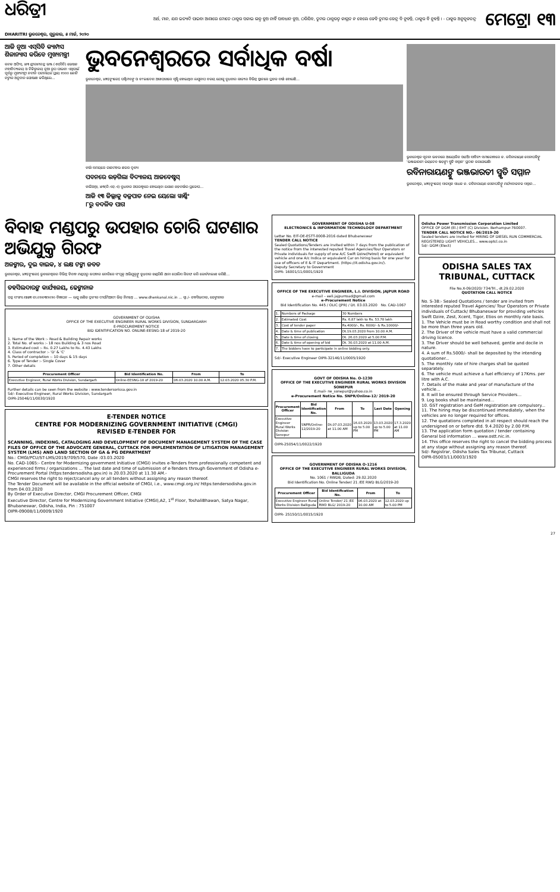ଧରିତ୍ରୀ
DHARITRI ଭୁବନେଶ୍ୱର, ଗୁରୁବାର, ୫ ମାର୍ଚ୍ଚ, ୨୦୨୦
ଅର୍ଥ, ମାନ, ଯଶ ଇତ୍ୟାଦି ପାଇବା ଆଶାରେ ମୋତେ ଠାକୁର ସଜାଇ ଭକ୍ତ ହୁଅ ନାହିଁ ସାବଧାନ ହୁଅ, ଠକିଯିବ, ତୁମର ଠାକୁରତ୍ୱ ଜାଗ୍ରତ ନ ହେଲେ କେହି ତୁମର କେନ୍ଦ୍ର ବି ନୁହନ୍ତି, ଠାକୁର ବି ନୁହନ୍ତି । - ଠାକୁର ଅନୁକୂଳଚନ୍ଦ୍ର
ମେଟ୍ରୋ ୧୩
ଆଜି ନୂଆ ଏସ୍‌ସିବି କ୍ୟାମ୍ପସ ଶିଳାନ୍ୟାସ କରିବେ ମୁଖ୍ୟମନ୍ତ୍ରୀ
କଟକ ଅଫିସ୍, ୪।୩ ଶ୍ରୀରାମଚନ୍ଦ୍ର ଭଞ୍ଜ (ଏସ୍‌ସିବି) ଭେଷଜ ମହାବିଦ୍ୟାଳୟ ଓ ଚିକିତ୍ସାଳୟ ନୂଆ ରୂପ ପାଇବ। ଏଥିପାଇଁ ପୂର୍ବରୁ ମୁଖ୍ୟମନ୍ତ୍ରୀ ନବୀନ ପଟ୍ଟନାୟକ ପ୍ରାୟ ୧୦୦୦ କୋଟି ଟଙ୍କାର ଅନୁଦାନ ଘୋଷଣା କରିଥିଲେ...
ଭୁବନେଶ୍ୱରରେ ସର୍ବାଧିକ ବର୍ଷା
ଭୁବନେଶ୍ୱର, ୪।୩(ବ୍ୟୁରୋ) ପଶ୍ଚିମବଙ୍ଗ ଓ ବାଂଲାଦେଶ ଆଖପାଖରେ ସୃଷ୍ଟି ହୋଇଥିବା ଲଘୁଚାପ ବଳୟ ଯୋଗୁ ବୁଧବାର ରାଜ୍ୟର ବିଭିନ୍ନ ସ୍ଥାନରେ ପ୍ରବଳ ବର୍ଷା ହୋଇଛି...
ବର୍ଷା ସମୟରେ ରାଜମହଲ ଛକର ଦୃଶ୍ୟ।
ପବନରେ ଉଡ଼ିଗଲା ବିଦ୍ୟାଳୟ ଆଜବେଷ୍ଟସ୍
ବାଲିଅନ୍ତା, ୪।୩(ଡି.ଏନ୍.ଏ) ବୁଧବାର ଅପରାହ୍ନରେ ହୋଇଥିବା ଲଗାଣ ଝଡ଼ବର୍ଷାର ପ୍ରକୋପ...
ଆଜି ୧୩ ଜିଲ୍ଲାକୁ ବଜ୍ରପାତ ନେଇ ୟେଲୋ ୱାର୍ଣ୍ଣିଂ
୮ରୁ ବଦଳିବ ପାଗ
ଭୁବନେଶ୍ୱର ସୂଚନା ଭବନରେ ଆୟୋଜିତ ଓଡ଼ିଆ ସାହିତ୍ୟ ସମାରୋହରେ ଡ. ରବିନାରାୟଣ ସେନାପତିଙ୍କୁ 'ଭଞ୍ଜଭାରତୀ ଜୟଦେବ ଷଡ଼ଙ୍ଗୀ ସ୍ମୃତି ସମ୍ମାନ' ପ୍ରଦାନ କରାଯାଇଛି।
ରବିନାରାୟଣଙ୍କୁ ଭଞ୍ଜଭାରତୀ ସ୍ମୃତି ସମ୍ମାନ
ଭୁବନେଶ୍ୱର, ୪।୩(ବ୍ୟୁରୋ) ସାରସ୍ୱତ ସାଧକ ଡ. ରବିନାରାୟଣ ସେନାପତିଙ୍କୁ ମର୍ଯ୍ୟାଦାଜନକ ସମ୍ମାନ...
ବିବାହ ମଣ୍ଡପରୁ ଉପହାର ଚୋରି ଘଟଣାର ଅଭିଯୁକ୍ତ ଗିରଫ
ଅଳଙ୍କାର, ଦୁଇ ବାଇକ, ୪ ଲକ୍ଷ ଟଙ୍କା ଜବତ
ଭୁବନେଶ୍ୱର, ୪।୩(ବ୍ୟୁରୋ) ଭୁବନେଶ୍ୱରର ବିଭିନ୍ନ ବିବାହ ମଣ୍ଡପରୁ ଉପହାର ଚୋରିରେ ସଂପୃକ୍ତ ଅଭିଯୁକ୍ତଙ୍କୁ ବୁଧବାର ଖଣ୍ଡଗିରି ଥାନା ପୋଲିସ ଗିରଫ କରି କୋର୍ଟଚାଲାଣ କରିଛି...
ତହସିଲଦାରଙ୍କ କାର୍ଯ୍ୟାଳୟ, ଢେଙ୍କାନାଳ
ପତ୍ର ସଂଖ୍ୟା.୧୫୫୩ ତା.୦୨।୦୩।୨୦୨୦ ବିଜ୍ଞାପନ — ଲଘୁ ଖଣିଜ ଦ୍ରବ୍ୟର ଦୀର୍ଘମିଆଦୀ ଲିଜ୍ ନିମନ୍ତେ ... www.dhenkanal.nic.in ... ସ୍ୱା./- ତହସିଲଦାର, ଢେଙ୍କାନାଳ
GOVERNMENT OF ODISHA
OFFICE OF THE EXECUTIVE ENGINEER RURAL WORKS DIVISION, SUNDARGARH
E-PROCUREMENT NOTICE
BID IDENTIFICATION NO. ONLINE-EESNG-18 of 2019-20
1. Name of the Work :- Road & Building Repair works
2. Total No. of works :- 18 nos Building & 3 nos Road
3. Estimated cost :- Rs. 0.27 Lakhs to Rs. 4.43 Lakhs
4. Class of contractor :- 'D' & 'C'
5. Period of completion :- 10 days & 15 days
6. Type of Tender :- Single Cover
7. Other details
| Procurement Officer | Bid Identification No. | From | To |
| --- | --- | --- | --- |
| Executive Engineer, Rural Works Division, Sundargarh | Online-EESNG-18 of 2019-20 | 06.03.2020 10.00 A.M. | 12.03.2020 05.30 P.M. |
Further details can be seen from the website : www.tendersorissa.gov.in
Sd/- Executive Engineer, Rural Works Division, Sundargarh
OIPR-25046/11/0030/1920
E-TENDER NOTICE
CENTRE FOR MODERNIZING GOVERNMENT INITIATIVE (CMGI)
REVISED E-TENDER FOR
SCANNING, INDEXING, CATALOGING AND DEVELOPMENT OF DOCUMENT MANAGEMENT SYSTEM OF THE CASE FILES OF OFFICE OF THE ADVOCATE GENERAL, CUTTACK FOR IMPLEMENTATION OF LITIGATION MANAGEMENT SYSTEM (LMS) AND LAND SECTION OF GA & PG DEPARTMENT
No.: CMGI/PCU/ST-LMS/2019/709/570, Date :03.03.2020
No. CAD-1065:- Centre for Modernizing government Initiative (CMGI) invites e-Tenders from professionally competent and experienced firms / organizations ... The last date and time of submission of e-Tenders through Government of Odisha e-Procurement Portal (https:tendersodisha.gov.in) is 20.03.2020 at 11.30 AM.-
CMGI reserves the right to reject/cancel any or all tenders without assigning any reason thereof.
The Tender Document will be available in the official website of CMGI, i.e., www.cmgi.org.in/ https:tendersodisha.gov.in from 04.03.2020
By Order of Executive Director, CMGI Procurement Officer, CMGI
Executive Director, Centre for Modernizing Government Initiative (CMGI),A2, 1<sup>st</sup> Floor, ToshaliBhawan, Satya Nagar, Bhubaneswar, Odisha, India, Pin : 751007
OIPR-09008/11/0009/1920
GOVERNMENT OF ODISHA U-08
ELECTRONICS & INFORMATION TECHNOLOGY DEPARTMENT
Letter No. EIT-OE-ESTT-0008-2016 dated Bhubaneswar
TENDER CALL NOTICE
Sealed Quotations/Tenders are invited within 7 days from the publication of the notice from the interested reputed Travel Agencies/Tour Operators or Private individuals for supply of one A/C Swift Dzire(Petrol) or equivalent vehicle and one A/c Indica or equivalent Car on hiring basis for one year for use of officers of E & IT Department. (https://it.odisha.gov.in/).
Deputy Secretary to Government
OIPR- 16001/11/0001/1920
OFFICE OF THE EXECUTIVE ENGINEER, L.I. DIVISION, JAJPUR ROAD
e-mail – eeli.jajpurroad@gmail.com
e-Procurement Notice
Bid Identification No. 445 / OLIC (JPR) / Dt. 03.03.2020 No. CAD-1067
| 1. | Numbers of Package | 30 Numbers |
| 2. | Estimated Cost | Rs. 6.87 lakh to Rs. 53.78 lakh |
| 3. | Cost of tender paper | Rs.4000/-, Rs. 6000/- & Rs.10000/- |
| 4. | Date & time of publication | Dt.19.03.2020 from 10.00 A.M. |
| 5. | Date & time of closing | Dt. 26.03.2020 at 5.00 P.M. |
| 6. | Date & time of opening of bid | Dt. 30.03.2020 at 11.00 A.M. |
| 7. | The bidders have to participate in online bidding only. | |
Sd/- Executive Engineer OIPR-32146/11/0005/1920
GOVT OF ODISHA No. O-1230
OFFICE OF THE EXECUTIVE ENGINEER RURAL WORKS DIVISION SONEPUR
E.mail- rw_sonepur@yahoo.co.in
e-Procurement Notice No. SNPR/Online-12/ 2019-20
| Procurement Officer | Bid Identification No. | From | To | Last Date | Opening |
| --- | --- | --- | --- | --- | --- |
| Executive Engineer Rural Works Division Sonepur | SNPR/Online-12/2019-20 | Dt.07.03.2020 at 11.00 AM | 16.03.2020 up to 5.00 PM | 13.03.2020 up to 5.00 PM | 17.3.2020 at 11.00 AM |
OIPR-25054/11/0022/1920
GOVERNMENT OF ODISHA O-1216
OFFICE OF THE EXECUTIVE ENGINEER RURAL WORKS DIVISION, BALLIGUDA
No. 1061 / RWDB, Dated: 29.02.2020
Bid Identification No. Online Tender/ 21 /EE RWD BLG/2019-20
| Procurement Officer | Bid Identification No. | From | To |
| --- | --- | --- | --- |
| Executive Engineer Rural Works Division Balliguda | Online Tender/ 21 /EE RWD BLG/ 2019-20 | 06.03.2020 at 10.00 AM | 12.03.2020 up to 5.00 PM |
OIPR- 25150/11/0015/1920
Odisha Power Transmission Corporation Limited
OFFICE OF DGM (El.) EHT (C) Division. Berhampur-760007.
TENDER CALL NOTICE NO.- 06/2019-20
Sealed tenders are invited for HIRING OF DIESEL RUN COMMERCIAL REGISTERED LIGHT VEHICLES... www.optcl.co.in
Sd/- DGM (Elect)
ODISHA SALES TAX TRIBUNAL, CUTTACK
File No.X-09/2020/ 734/Trl., dt.29.02.2020
QUOTATION CALL NOTICE
No. S-38:- Sealed Quotations / tender are invited from interested reputed Travel Agencies/ Tour Operators or Private individuals of Cuttack/ Bhubaneswar for providing vehicles Swift Dzire, Zest, Xcent, Tigor, Etios on monthly rate basis.
1. The Vehicle must be in Road worthy condition and shall not be more than three years old.
2. The Driver of the vehicle must have a valid commercial driving licence.
3. The Driver should be well behaved, gentle and docile in nature.
4. A sum of Rs.5000/- shall be deposited by the intending quotationer...
5. The monthly rate of hire charges shall be quoted separately.
6. The vehicle must achieve a fuel efficiency of 17Kms. per litre with A.C.
7. Details of the make and year of manufacture of the vehicle...
8. It will be ensured through Service Providers...
9. Log books shall be maintained...
10. GST registration and GeM registration are compulsory...
11. The hiring may be discontinued immediately, when the vehicles are no longer required for offices.
12. The quotations completed in all respect should reach the undersigned on or before dtd. 9.4.2020 by 2.00 P.M.
13. The application form quotation / tender containing General bid information ... www.ostt.nic.in.
14. This office reserves the right to cancel the bidding process at any stage without assigning any reason thereof.
Sd/- Registrar, Odisha Sales Tax Tribunal, Cuttack
OIPR-05003/11/0003/1920
27